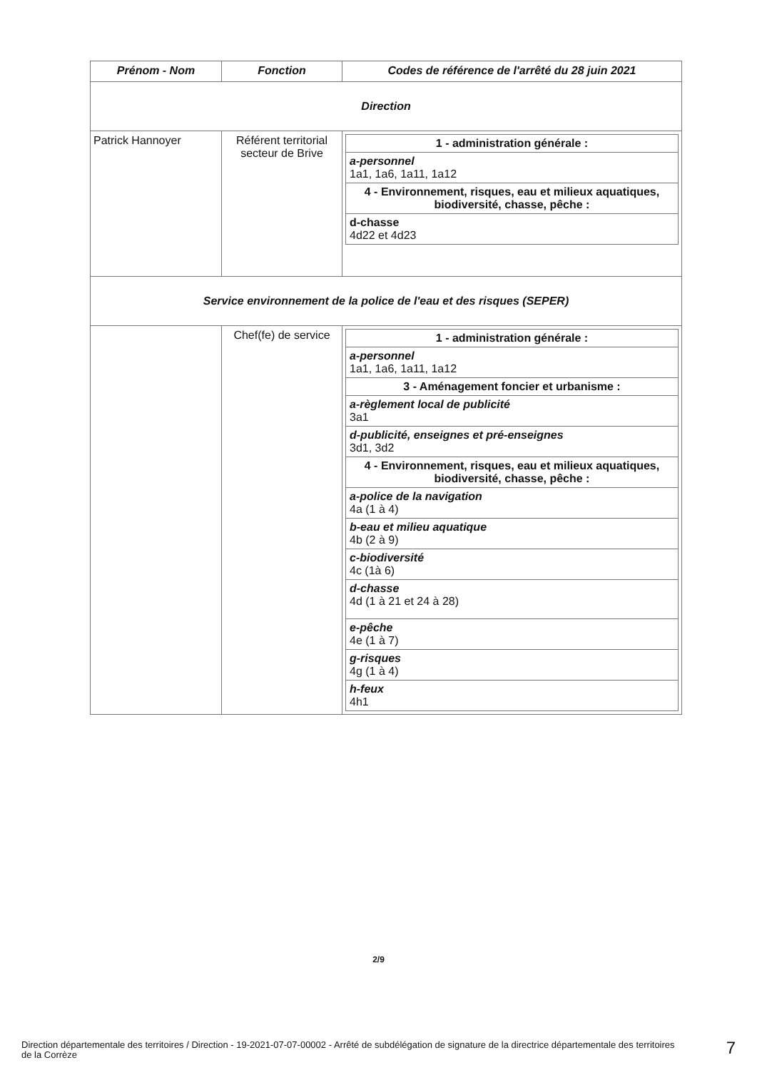| Prénom - Nom | Fonction | Codes de référence de l'arrêté du 28 juin 2021 |
| --- | --- | --- |
| Direction | | |
| Patrick Hannoyer | Référent territorial secteur de Brive | / 1 - administration générale : / / a-personnel 1a1, 1a6, 1a11, 1a12 / / 4 - Environnement, risques, eau et milieux aquatiques, biodiversité, chasse, pêche : / / d-chasse 4d22 et 4d23 / |
| Service environnement de la police de l'eau et des risques (SEPER) | | |
| | Chef(fe) de service | / 1 - administration générale : / / a-personnel 1a1, 1a6, 1a11, 1a12 / / 3 - Aménagement foncier et urbanisme : / / a-règlement local de publicité 3a1 / / d-publicité, enseignes et pré-enseignes 3d1, 3d2 / / 4 - Environnement, risques, eau et milieux aquatiques, biodiversité, chasse, pêche : / / a-police de la navigation 4a (1 à 4) / / b-eau et milieu aquatique 4b (2 à 9) / / c-biodiversité 4c (1à 6) / / d-chasse 4d (1 à 21 et 24 à 28) / / e-pêche 4e (1 à 7) / / g-risques 4g (1 à 4) / / h-feux 4h1 / |
2/9
Direction départementale des territoires / Direction - 19-2021-07-07-00002 - Arrêté de subdélégation de signature de la directrice départementale des territoires de la Corrèze
7